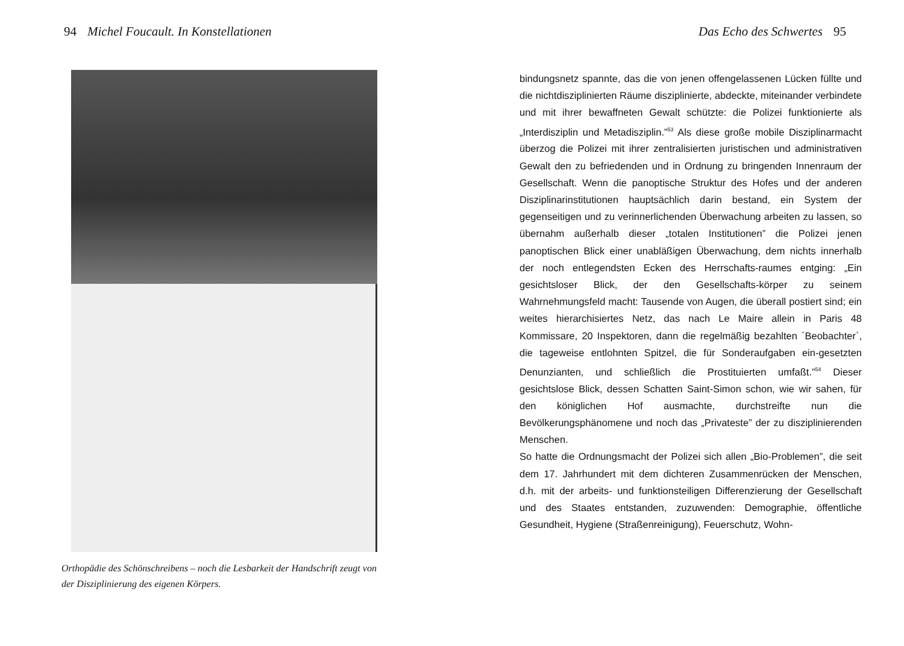94 Michel Foucault. In Konstellationen
Orthopädie des Schönschreibens – noch die Lesbarkeit der Handschrift zeugt von der Disziplinierung des eigenen Körpers.
Das Echo des Schwertes 95
bindungsnetz spannte, das die von jenen offengelassenen Lücken füllte und die nichtdisziplinierten Räume disziplinierte, abdeckte, miteinander verbindete und mit ihrer bewaffneten Gewalt schützte: die Polizei funktionierte als „Interdisziplin und Metadisziplin.”<sup>53</sup> Als diese große mobile Disziplinarmacht überzog die Polizei mit ihrer zentralisierten juristischen und administrativen Gewalt den zu befriedenden und in Ordnung zu bringenden Innenraum der Gesellschaft. Wenn die panoptische Struktur des Hofes und der anderen Disziplinarinstitutionen hauptsächlich darin bestand, ein System der gegenseitigen und zu verinnerlichenden Überwachung arbeiten zu lassen, so übernahm außerhalb dieser „totalen Institutionen” die Polizei jenen panoptischen Blick einer unabläßigen Überwachung, dem nichts innerhalb der noch entlegendsten Ecken des Herrschafts-raumes entging: „Ein gesichtsloser Blick, der den Gesellschafts-körper zu seinem Wahrnehmungsfeld macht: Tausende von Augen, die überall postiert sind; ein weites hierarchisiertes Netz, das nach Le Maire allein in Paris 48 Kommissare, 20 Inspektoren, dann die regelmäßig bezahlten ´Beobachter`, die tageweise entlohnten Spitzel, die für Sonderaufgaben ein-gesetzten Denunzianten, und schließlich die Prostituierten umfaßt.”<sup>54</sup> Dieser gesichtslose Blick, dessen Schatten Saint-Simon schon, wie wir sahen, für den königlichen Hof ausmachte, durchstreifte nun die Bevölkerungsphänomene und noch das „Privateste” der zu disziplinierenden Menschen.
So hatte die Ordnungsmacht der Polizei sich allen „Bio-Problemen”, die seit dem 17. Jahrhundert mit dem dichteren Zusammenrücken der Menschen, d.h. mit der arbeits- und funktionsteiligen Differenzierung der Gesellschaft und des Staates entstanden, zuzuwenden: Demographie, öffentliche Gesundheit, Hygiene (Straßenreinigung), Feuerschutz, Wohn-